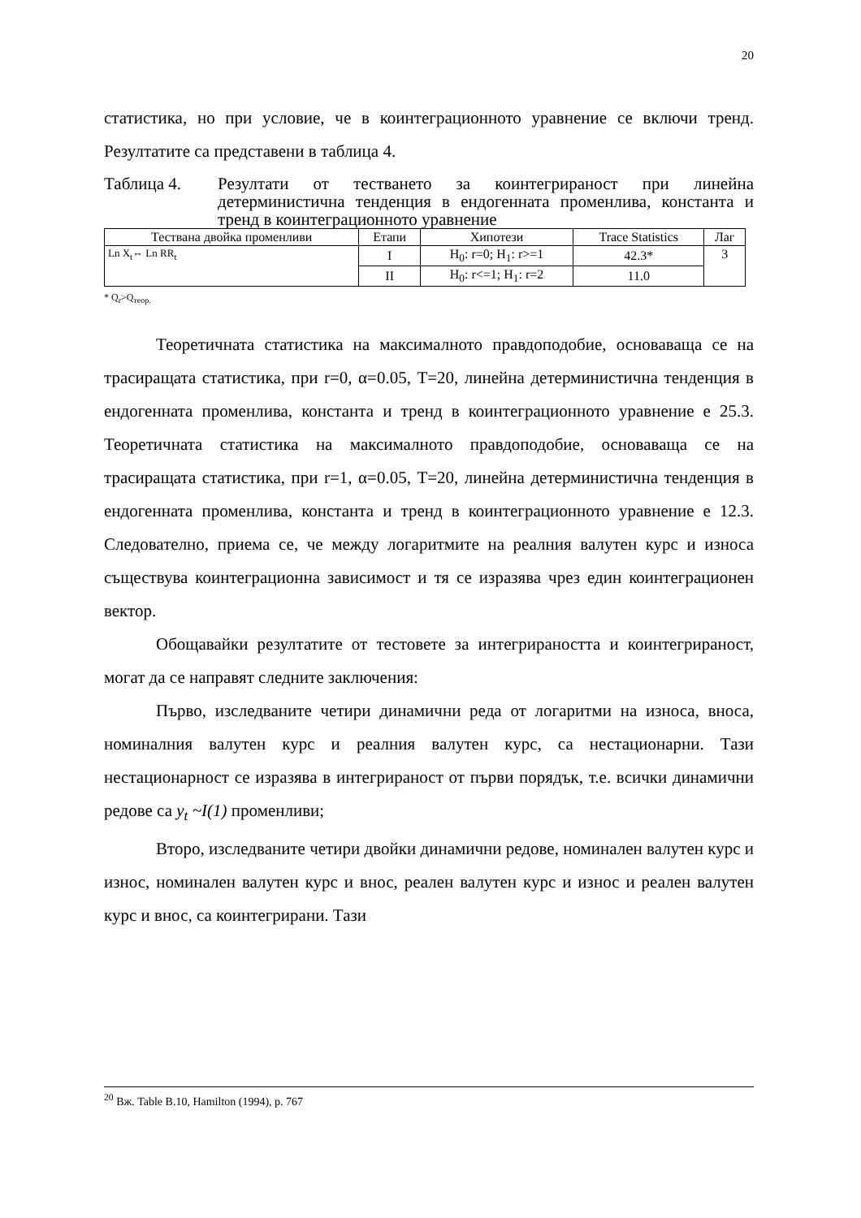20
статистика, но при условие, че в коинтеграционното уравнение се включи тренд. Резултатите са представени в таблица 4.
Таблица 4. Резултати от тестването за коинтегрираност при линейна детерминистична тенденция в ендогенната променлива, константа и тренд в коинтеграционното уравнение
| Тествана двойка променливи | Етапи | Хипотези | Trace Statistics | Лаг |
| --- | --- | --- | --- | --- |
| Ln X<sub>t</sub>⇔ Ln RR<sub>t</sub> | I | H<sub>0</sub>: r=0; H<sub>1</sub>: r>=1 | 42.3* | 3 |
| | II | H<sub>0</sub>: r<=1; H<sub>1</sub>: r=2 | 11.0 | |
* Q<sub>r</sub>>Q<sub>теор.</sub>
Теоретичната статистика на максималното правдоподобие, основаваща се на трасиращата статистика, при r=0, α=0.05, T=20, линейна детерминистична тенденция в ендогенната променлива, константа и тренд в коинтеграционното уравнение е 25.3. Теоретичната статистика на максималното правдоподобие, основаваща се на трасиращата статистика, при r=1, α=0.05, T=20, линейна детерминистична тенденция в ендогенната променлива, константа и тренд в коинтеграционното уравнение е 12.3. Следователно, приема се, че между логаритмите на реалния валутен курс и износа съществува коинтеграционна зависимост и тя се изразява чрез един коинтеграционен вектор.
Обощавайки резултатите от тестовете за интегрираността и коинтегрираност, могат да се направят следните заключения:
Първо, изследваните четири динамични реда от логаритми на износа, вноса, номиналния валутен курс и реалния валутен курс, са нестационарни. Тази нестационарност се изразява в интегрираност от първи порядък, т.е. всички динамични редове са y<sub>t</sub> ~I(1) променливи;
Второ, изследваните четири двойки динамични редове, номинален валутен курс и износ, номинален валутен курс и внос, реален валутен курс и износ и реален валутен курс и внос, са коинтегрирани. Тази
<sup>20</sup> Вж. Table B.10, Hamilton (1994), p. 767